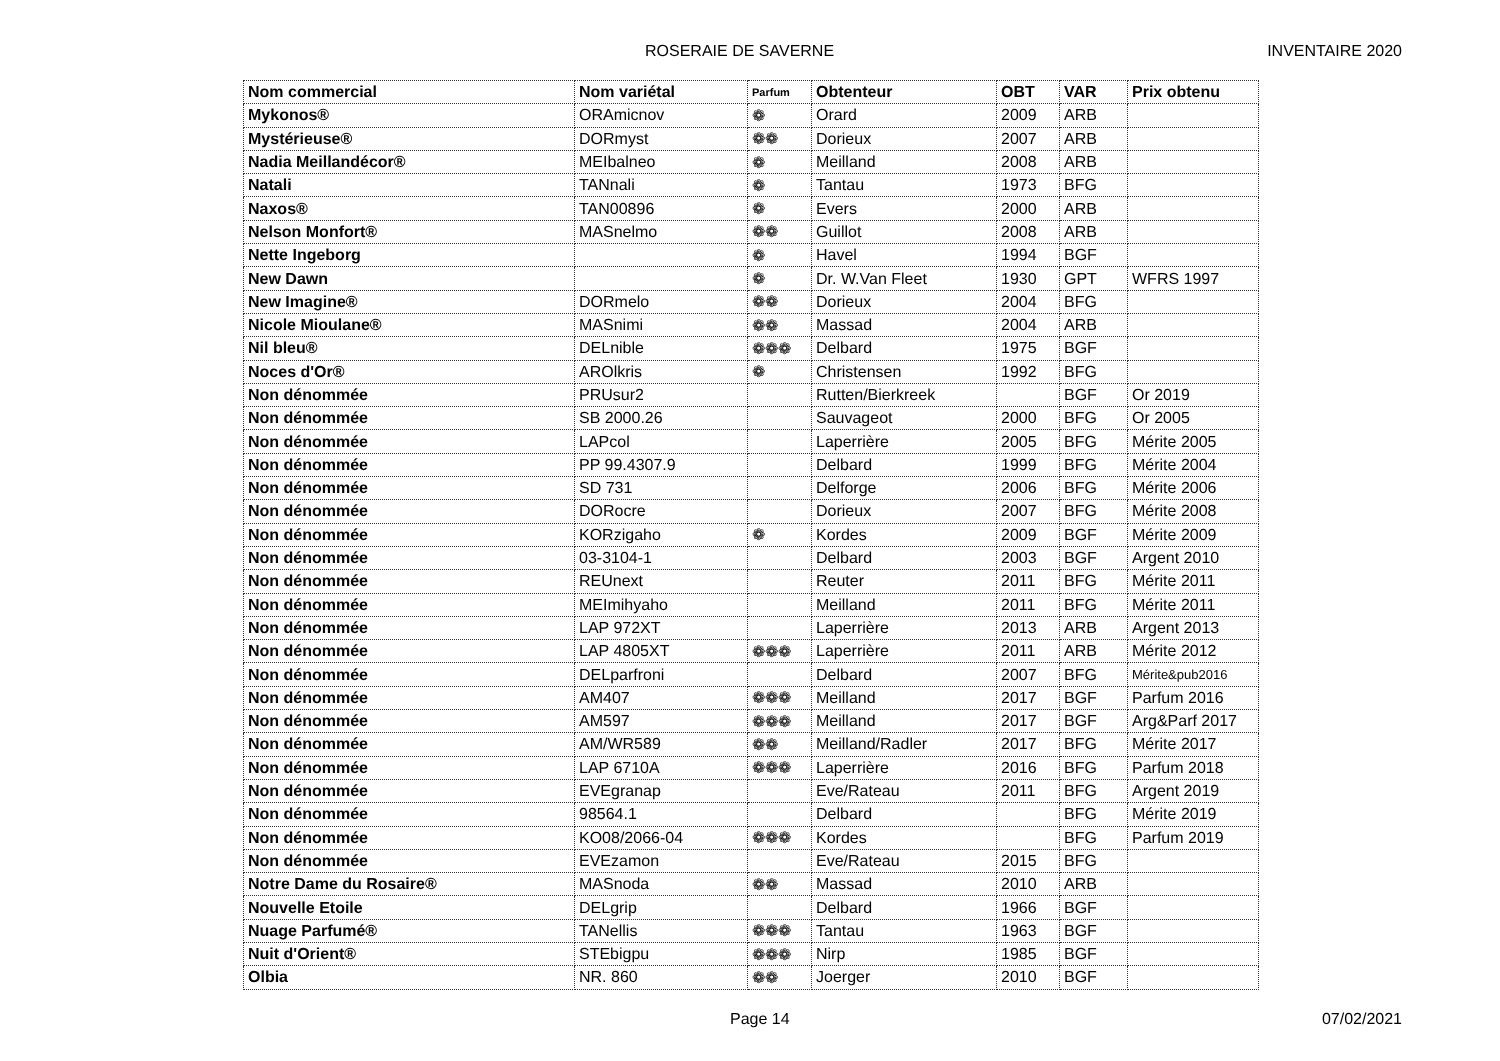ROSERAIE DE SAVERNE INVENTAIRE 2020
| Nom commercial | Nom variétal | Parfum | Obtenteur | OBT | VAR | Prix obtenu |
| --- | --- | --- | --- | --- | --- | --- |
| Mykonos® | ORAmicnov | ❁ | Orard | 2009 | ARB | |
| Mystérieuse® | DORmyst | ❁❁ | Dorieux | 2007 | ARB | |
| Nadia Meillandécor® | MEIbalneo | ❁ | Meilland | 2008 | ARB | |
| Natali | TANnali | ❁ | Tantau | 1973 | BFG | |
| Naxos® | TAN00896 | ❁ | Evers | 2000 | ARB | |
| Nelson Monfort® | MASnelmo | ❁❁ | Guillot | 2008 | ARB | |
| Nette Ingeborg | | ❁ | Havel | 1994 | BGF | |
| New Dawn | | ❁ | Dr. W.Van Fleet | 1930 | GPT | WFRS 1997 |
| New Imagine® | DORmelo | ❁❁ | Dorieux | 2004 | BFG | |
| Nicole Mioulane® | MASnimi | ❁❁ | Massad | 2004 | ARB | |
| Nil bleu® | DELnible | ❁❁❁ | Delbard | 1975 | BGF | |
| Noces d'Or® | AROlkris | ❁ | Christensen | 1992 | BFG | |
| Non dénommée | PRUsur2 | | Rutten/Bierkreek | | BGF | Or 2019 |
| Non dénommée | SB 2000.26 | | Sauvageot | 2000 | BFG | Or 2005 |
| Non dénommée | LAPcol | | Laperrière | 2005 | BFG | Mérite 2005 |
| Non dénommée | PP 99.4307.9 | | Delbard | 1999 | BFG | Mérite 2004 |
| Non dénommée | SD 731 | | Delforge | 2006 | BFG | Mérite 2006 |
| Non dénommée | DORocre | | Dorieux | 2007 | BFG | Mérite 2008 |
| Non dénommée | KORzigaho | ❁ | Kordes | 2009 | BGF | Mérite 2009 |
| Non dénommée | 03-3104-1 | | Delbard | 2003 | BGF | Argent 2010 |
| Non dénommée | REUnext | | Reuter | 2011 | BFG | Mérite 2011 |
| Non dénommée | MEImihyaho | | Meilland | 2011 | BFG | Mérite 2011 |
| Non dénommée | LAP 972XT | | Laperrière | 2013 | ARB | Argent 2013 |
| Non dénommée | LAP 4805XT | ❁❁❁ | Laperrière | 2011 | ARB | Mérite 2012 |
| Non dénommée | DELparfroni | | Delbard | 2007 | BFG | Mérite&pub2016 |
| Non dénommée | AM407 | ❁❁❁ | Meilland | 2017 | BGF | Parfum 2016 |
| Non dénommée | AM597 | ❁❁❁ | Meilland | 2017 | BGF | Arg&Parf 2017 |
| Non dénommée | AM/WR589 | ❁❁ | Meilland/Radler | 2017 | BFG | Mérite 2017 |
| Non dénommée | LAP 6710A | ❁❁❁ | Laperrière | 2016 | BFG | Parfum 2018 |
| Non dénommée | EVEgranap | | Eve/Rateau | 2011 | BFG | Argent 2019 |
| Non dénommée | 98564.1 | | Delbard | | BFG | Mérite 2019 |
| Non dénommée | KO08/2066-04 | ❁❁❁ | Kordes | | BFG | Parfum 2019 |
| Non dénommée | EVEzamon | | Eve/Rateau | 2015 | BFG | |
| Notre Dame du Rosaire® | MASnoda | ❁❁ | Massad | 2010 | ARB | |
| Nouvelle Etoile | DELgrip | | Delbard | 1966 | BGF | |
| Nuage Parfumé® | TANellis | ❁❁❁ | Tantau | 1963 | BGF | |
| Nuit d'Orient® | STEbigpu | ❁❁❁ | Nirp | 1985 | BGF | |
| Olbia | NR. 860 | ❁❁ | Joerger | 2010 | BGF | |
Page 14 07/02/2021